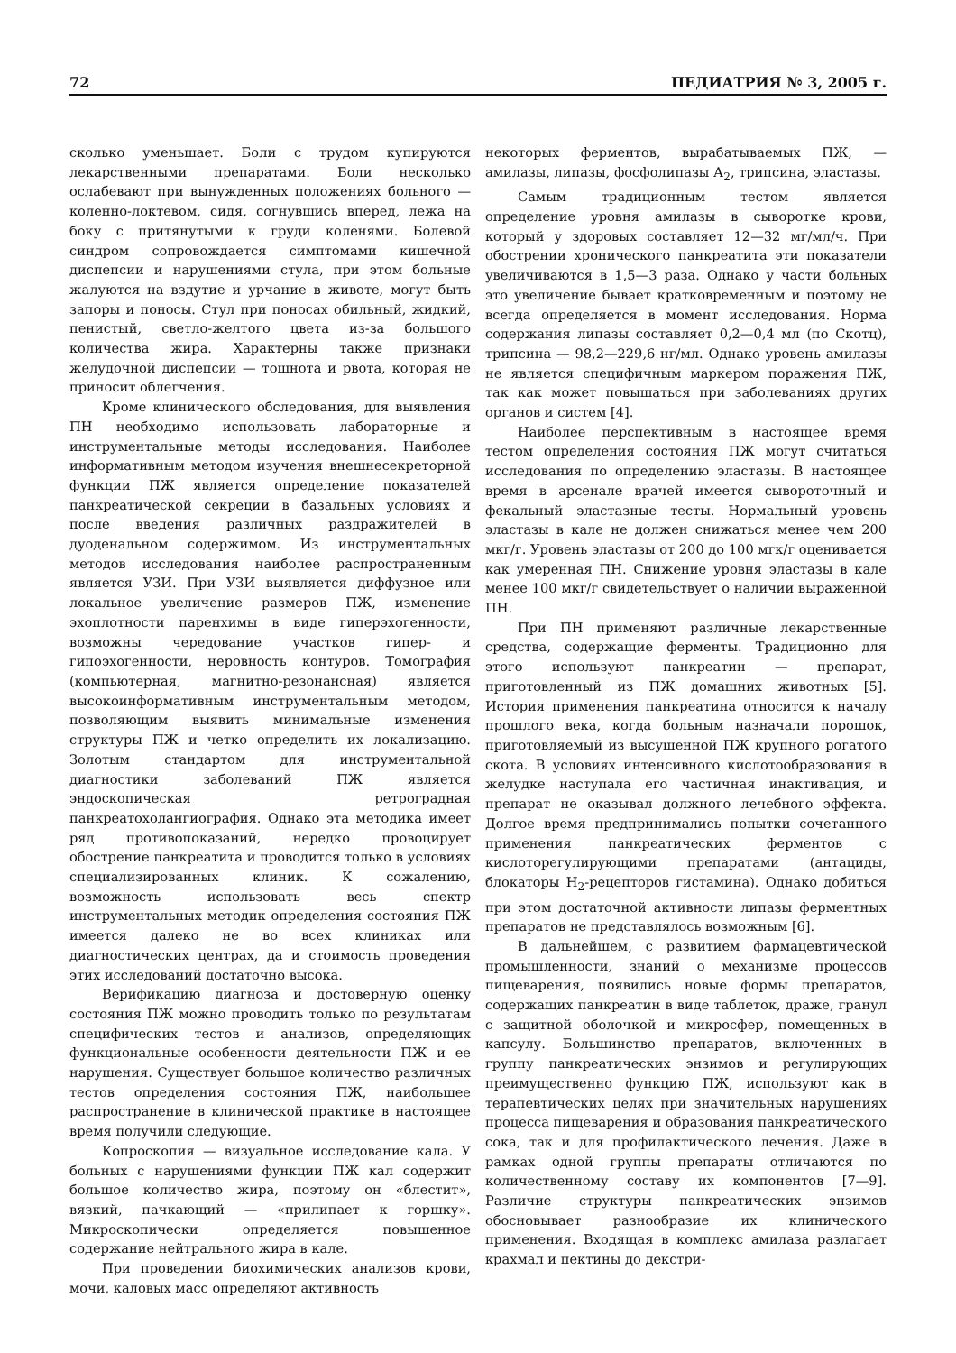72 ПЕДИАТРИЯ № 3, 2005 г.
сколько уменьшает. Боли с трудом купируются лекарственными препаратами. Боли несколько ослабевают при вынужденных положениях больного — коленно-локтевом, сидя, согнувшись вперед, лежа на боку с притянутыми к груди коленями. Болевой синдром сопровождается симптомами кишечной диспепсии и нарушениями стула, при этом больные жалуются на вздутие и урчание в животе, могут быть запоры и поносы. Стул при поносах обильный, жидкий, пенистый, светло-желтого цвета из-за большого количества жира. Характерны также признаки желудочной диспепсии — тошнота и рвота, которая не приносит облегчения.
Кроме клинического обследования, для выявления ПН необходимо использовать лабораторные и инструментальные методы исследования. Наиболее информативным методом изучения внешнесекреторной функции ПЖ является определение показателей панкреатической секреции в базальных условиях и после введения различных раздражителей в дуоденальном содержимом. Из инструментальных методов исследования наиболее распространенным является УЗИ. При УЗИ выявляется диффузное или локальное увеличение размеров ПЖ, изменение эхоплотности паренхимы в виде гиперэхогенности, возможны чередование участков гипер- и гипоэхогенности, неровность контуров. Томография (компьютерная, магнитно-резонансная) является высокоинформативным инструментальным методом, позволяющим выявить минимальные изменения структуры ПЖ и четко определить их локализацию. Золотым стандартом для инструментальной диагностики заболеваний ПЖ является эндоскопическая ретроградная панкреатохолангиография. Однако эта методика имеет ряд противопоказаний, нередко провоцирует обострение панкреатита и проводится только в условиях специализированных клиник. К сожалению, возможность использовать весь спектр инструментальных методик определения состояния ПЖ имеется далеко не во всех клиниках или диагностических центрах, да и стоимость проведения этих исследований достаточно высока.
Верификацию диагноза и достоверную оценку состояния ПЖ можно проводить только по результатам специфических тестов и анализов, определяющих функциональные особенности деятельности ПЖ и ее нарушения. Существует большое количество различных тестов определения состояния ПЖ, наибольшее распространение в клинической практике в настоящее время получили следующие.
Копроскопия — визуальное исследование кала. У больных с нарушениями функции ПЖ кал содержит большое количество жира, поэтому он «блестит», вязкий, пачкающий — «прилипает к горшку». Микроскопически определяется повышенное содержание нейтрального жира в кале.
При проведении биохимических анализов крови, мочи, каловых масс определяют активность
некоторых ферментов, вырабатываемых ПЖ, — амилазы, липазы, фосфолипазы А<sub>2</sub>, трипсина, эластазы.
Самым традиционным тестом является определение уровня амилазы в сыворотке крови, который у здоровых составляет 12—32 мг/мл/ч. При обострении хронического панкреатита эти показатели увеличиваются в 1,5—3 раза. Однако у части больных это увеличение бывает кратковременным и поэтому не всегда определяется в момент исследования. Норма содержания липазы составляет 0,2—0,4 мл (по Скотц), трипсина — 98,2—229,6 нг/мл. Однако уровень амилазы не является специфичным маркером поражения ПЖ, так как может повышаться при заболеваниях других органов и систем [4].
Наиболее перспективным в настоящее время тестом определения состояния ПЖ могут считаться исследования по определению эластазы. В настоящее время в арсенале врачей имеется сывороточный и фекальный эластазные тесты. Нормальный уровень эластазы в кале не должен снижаться менее чем 200 мкг/г. Уровень эластазы от 200 до 100 мгк/г оценивается как умеренная ПН. Снижение уровня эластазы в кале менее 100 мкг/г свидетельствует о наличии выраженной ПН.
При ПН применяют различные лекарственные средства, содержащие ферменты. Традиционно для этого используют панкреатин — препарат, приготовленный из ПЖ домашних животных [5]. История применения панкреатина относится к началу прошлого века, когда больным назначали порошок, приготовляемый из высушенной ПЖ крупного рогатого скота. В условиях интенсивного кислотообразования в желудке наступала его частичная инактивация, и препарат не оказывал должного лечебного эффекта. Долгое время предпринимались попытки сочетанного применения панкреатических ферментов с кислоторегулирующими препаратами (антациды, блокаторы Н<sub>2</sub>-рецепторов гистамина). Однако добиться при этом достаточной активности липазы ферментных препаратов не представлялось возможным [6].
В дальнейшем, с развитием фармацевтической промышленности, знаний о механизме процессов пищеварения, появились новые формы препаратов, содержащих панкреатин в виде таблеток, драже, гранул с защитной оболочкой и микросфер, помещенных в капсулу. Большинство препаратов, включенных в группу панкреатических энзимов и регулирующих преимущественно функцию ПЖ, используют как в терапевтических целях при значительных нарушениях процесса пищеварения и образования панкреатического сока, так и для профилактического лечения. Даже в рамках одной группы препараты отличаются по количественному составу их компонентов [7—9]. Различие структуры панкреатических энзимов обосновывает разнообразие их клинического применения. Входящая в комплекс амилаза разлагает крахмал и пектины до декстри-